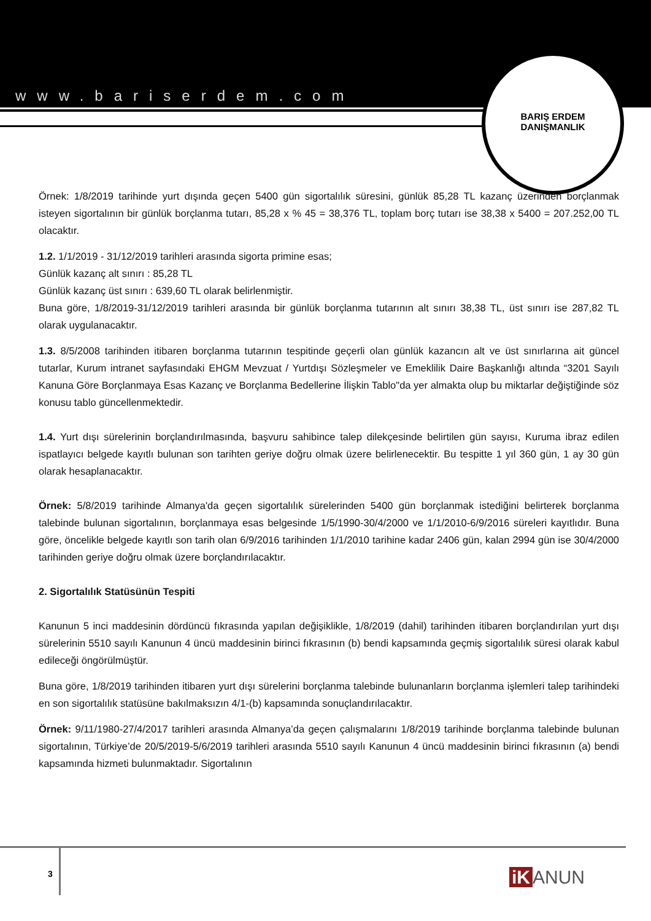www.bariserdem.com
BARIŞ ERDEM
DANIŞMANLIK
Örnek: 1/8/2019 tarihinde yurt dışında geçen 5400 gün sigortalılık süresini, günlük 85,28 TL kazanç üzerinden borçlanmak isteyen sigortalının bir günlük borçlanma tutarı, 85,28 x % 45 = 38,376 TL, toplam borç tutarı ise 38,38 x 5400 = 207.252,00 TL olacaktır.
1.2. 1/1/2019 - 31/12/2019 tarihleri arasında sigorta primine esas;
Günlük kazanç alt sınırı : 85,28 TL
Günlük kazanç üst sınırı : 639,60 TL olarak belirlenmiştir.
Buna göre, 1/8/2019-31/12/2019 tarihleri arasında bir günlük borçlanma tutarının alt sınırı 38,38 TL, üst sınırı ise 287,82 TL olarak uygulanacaktır.
1.3. 8/5/2008 tarihinden itibaren borçlanma tutarının tespitinde geçerli olan günlük kazancın alt ve üst sınırlarına ait güncel tutarlar, Kurum intranet sayfasındaki EHGM Mevzuat / Yurtdışı Sözleşmeler ve Emeklilik Daire Başkanlığı altında “3201 Sayılı Kanuna Göre Borçlanmaya Esas Kazanç ve Borçlanma Bedellerine İlişkin Tablo"da yer almakta olup bu miktarlar değiştiğinde söz konusu tablo güncellenmektedir.
1.4. Yurt dışı sürelerinin borçlandırılmasında, başvuru sahibince talep dilekçesinde belirtilen gün sayısı, Kuruma ibraz edilen ispatlayıcı belgede kayıtlı bulunan son tarihten geriye doğru olmak üzere belirlenecektir. Bu tespitte 1 yıl 360 gün, 1 ay 30 gün olarak hesaplanacaktır.
Örnek: 5/8/2019 tarihinde Almanya'da geçen sigortalılık sürelerinden 5400 gün borçlanmak istediğini belirterek borçlanma talebinde bulunan sigortalının, borçlanmaya esas belgesinde 1/5/1990-30/4/2000 ve 1/1/2010-6/9/2016 süreleri kayıtlıdır. Buna göre, öncelikle belgede kayıtlı son tarih olan 6/9/2016 tarihinden 1/1/2010 tarihine kadar 2406 gün, kalan 2994 gün ise 30/4/2000 tarihinden geriye doğru olmak üzere borçlandırılacaktır.
2. Sigortalılık Statüsünün Tespiti
Kanunun 5 inci maddesinin dördüncü fıkrasında yapılan değişiklikle, 1/8/2019 (dahil) tarihinden itibaren borçlandırılan yurt dışı sürelerinin 5510 sayılı Kanunun 4 üncü maddesinin birinci fıkrasının (b) bendi kapsamında geçmiş sigortalılık süresi olarak kabul edileceği öngörülmüştür.
Buna göre, 1/8/2019 tarihinden itibaren yurt dışı sürelerini borçlanma talebinde bulunanların borçlanma işlemleri talep tarihindeki en son sigortalılık statüsüne bakılmaksızın 4/1-(b) kapsamında sonuçlandırılacaktır.
Örnek: 9/11/1980-27/4/2017 tarihleri arasında Almanya’da geçen çalışmalarını 1/8/2019 tarihinde borçlanma talebinde bulunan sigortalının, Türkiye’de 20/5/2019-5/6/2019 tarihleri arasında 5510 sayılı Kanunun 4 üncü maddesinin birinci fıkrasının (a) bendi kapsamında hizmeti bulunmaktadır. Sigortalının
3 iK ANUN